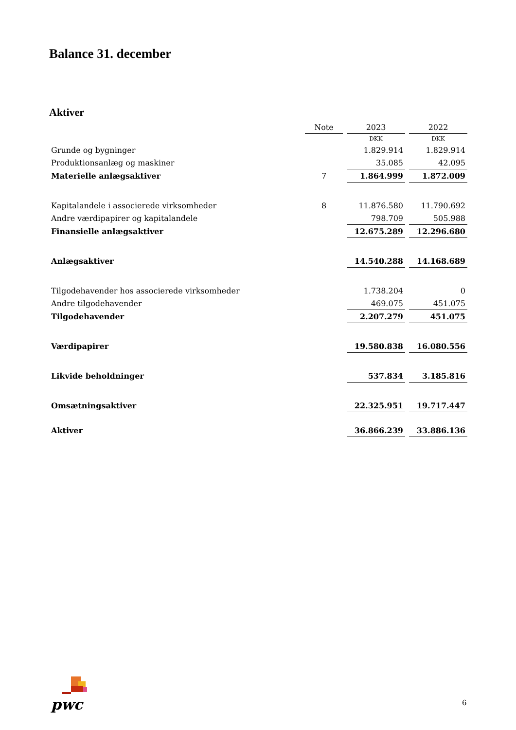Balance 31. december
Aktiver
| | Note | 2023 | 2022 |
| --- | --- | --- | --- |
| | | DKK | DKK |
| Grunde og bygninger | | 1.829.914 | 1.829.914 |
| Produktionsanlæg og maskiner | | 35.085 | 42.095 |
| Materielle anlægsaktiver | 7 | 1.864.999 | 1.872.009 |
| Kapitalandele i associerede virksomheder | 8 | 11.876.580 | 11.790.692 |
| Andre værdipapirer og kapitalandele | | 798.709 | 505.988 |
| Finansielle anlægsaktiver | | 12.675.289 | 12.296.680 |
| Anlægsaktiver | | 14.540.288 | 14.168.689 |
| Tilgodehavender hos associerede virksomheder | | 1.738.204 | 0 |
| Andre tilgodehavender | | 469.075 | 451.075 |
| Tilgodehavender | | 2.207.279 | 451.075 |
| Værdipapirer | | 19.580.838 | 16.080.556 |
| Likvide beholdninger | | 537.834 | 3.185.816 |
| Omsætningsaktiver | | 22.325.951 | 19.717.447 |
| Aktiver | | 36.866.239 | 33.886.136 |
pwc 6